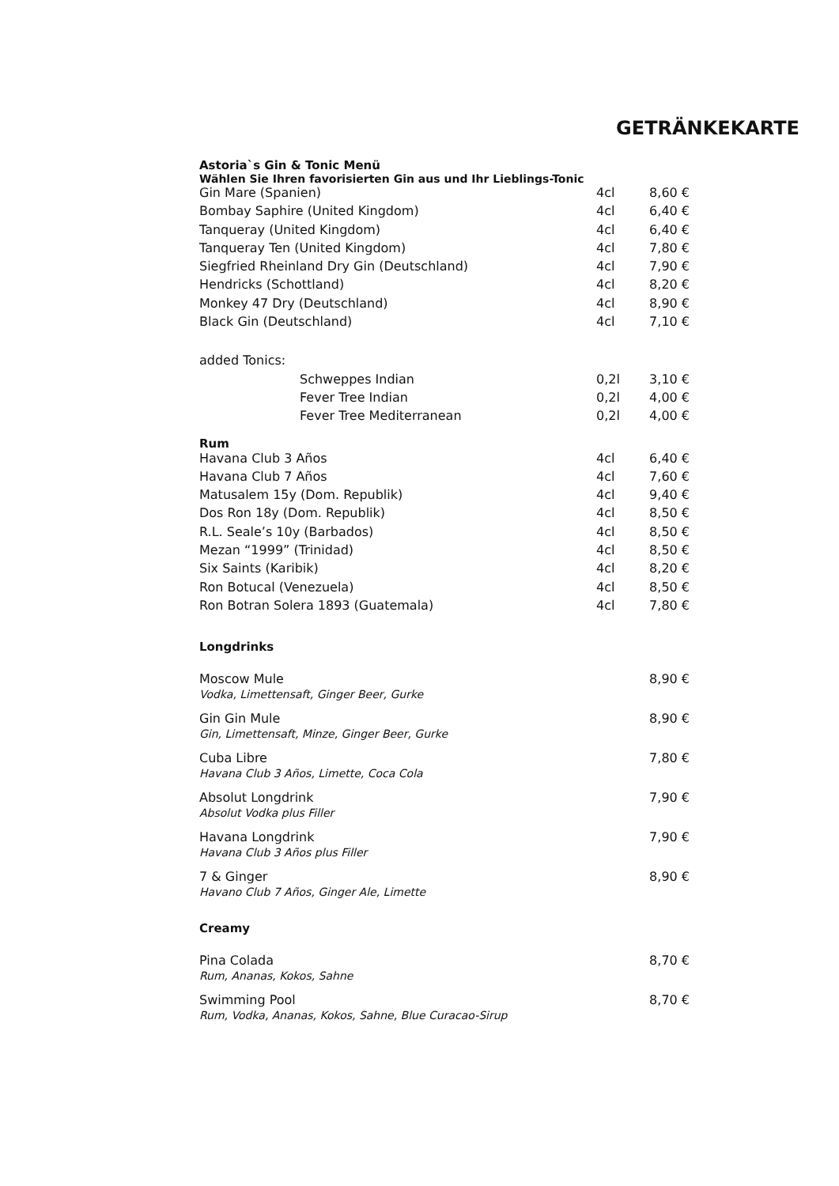GETRÄNKEKARTE
Astoria`s Gin & Tonic Menü
Wählen Sie Ihren favorisierten Gin aus und Ihr Lieblings-Tonic
| Gin Mare (Spanien) | 4cl | 8,60 € |
| Bombay Saphire (United Kingdom) | 4cl | 6,40 € |
| Tanqueray (United Kingdom) | 4cl | 6,40 € |
| Tanqueray Ten (United Kingdom) | 4cl | 7,80 € |
| Siegfried Rheinland Dry Gin (Deutschland) | 4cl | 7,90 € |
| Hendricks (Schottland) | 4cl | 8,20 € |
| Monkey 47 Dry (Deutschland) | 4cl | 8,90 € |
| Black Gin (Deutschland) | 4cl | 7,10 € |
| added Tonics: | | |
| Schweppes Indian | 0,2l | 3,10 € |
| Fever Tree Indian | 0,2l | 4,00 € |
| Fever Tree Mediterranean | 0,2l | 4,00 € |
Rum
| Havana Club 3 Años | 4cl | 6,40 € |
| Havana Club 7 Años | 4cl | 7,60 € |
| Matusalem 15y (Dom. Republik) | 4cl | 9,40 € |
| Dos Ron 18y (Dom. Republik) | 4cl | 8,50 € |
| R.L. Seale’s 10y (Barbados) | 4cl | 8,50 € |
| Mezan “1999” (Trinidad) | 4cl | 8,50 € |
| Six Saints (Karibik) | 4cl | 8,20 € |
| Ron Botucal (Venezuela) | 4cl | 8,50 € |
| Ron Botran Solera 1893 (Guatemala) | 4cl | 7,80 € |
Longdrinks
| Moscow Mule Vodka, Limettensaft, Ginger Beer, Gurke | 8,90 € |
| Gin Gin Mule Gin, Limettensaft, Minze, Ginger Beer, Gurke | 8,90 € |
| Cuba Libre Havana Club 3 Años, Limette, Coca Cola | 7,80 € |
| Absolut Longdrink Absolut Vodka plus Filler | 7,90 € |
| Havana Longdrink Havana Club 3 Años plus Filler | 7,90 € |
| 7 & Ginger Havano Club 7 Años, Ginger Ale, Limette | 8,90 € |
Creamy
| Pina Colada Rum, Ananas, Kokos, Sahne | 8,70 € |
| Swimming Pool Rum, Vodka, Ananas, Kokos, Sahne, Blue Curacao-Sirup | 8,70 € |